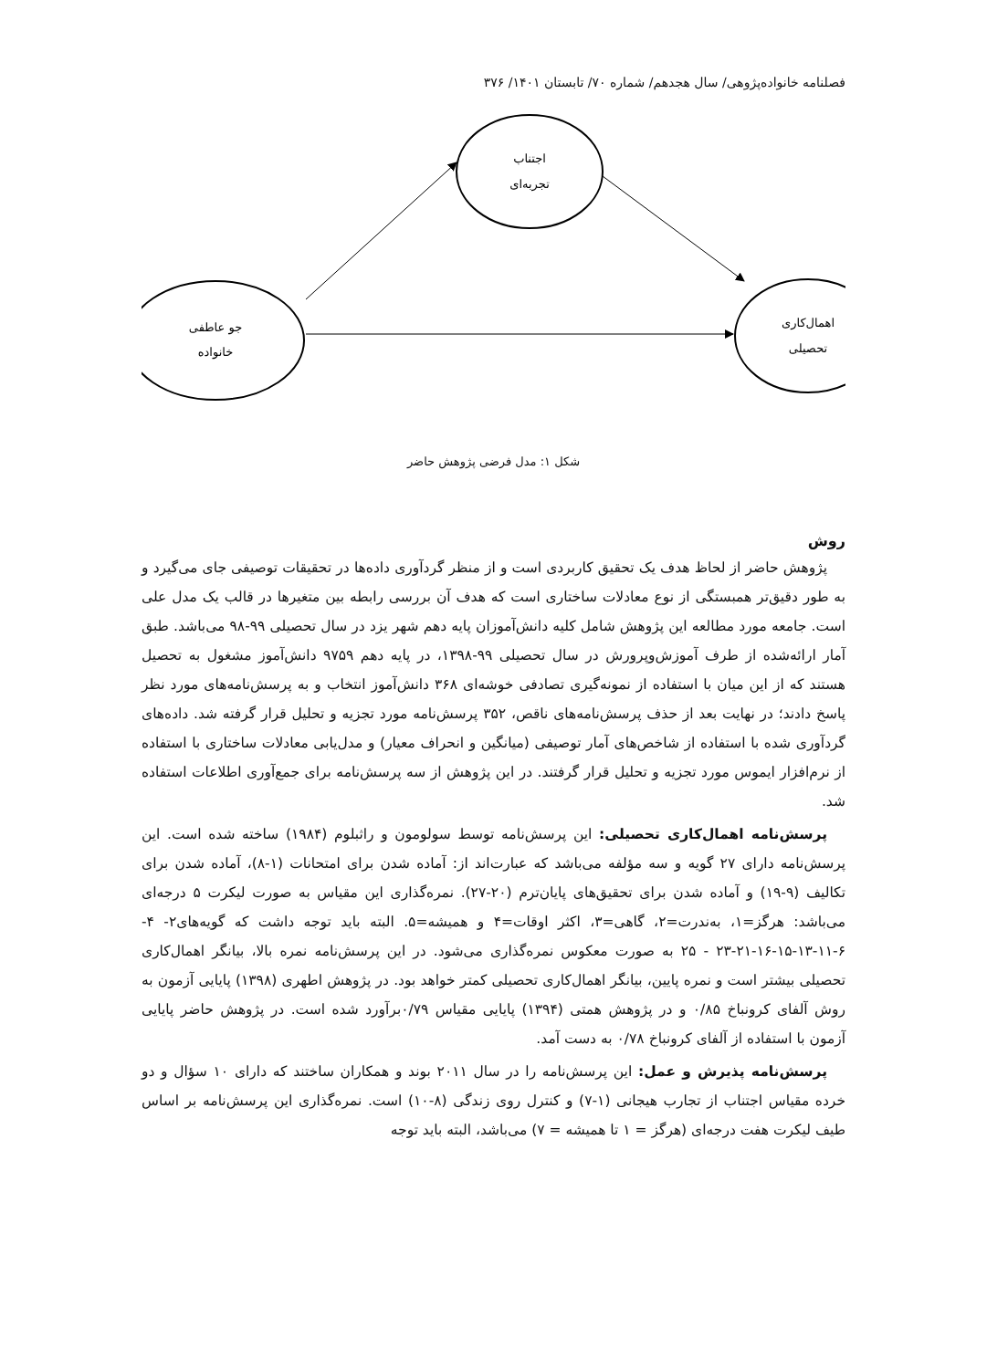فصلنامه خانواده‌پژوهی/ سال هجدهم/ شماره ۷۰/ تابستان ۱۴۰۱/ ۳۷۶
جو عاطفی
خانواده
اجتناب
تجربه‌ای
اهمال‌کاری
تحصیلی
شکل ۱: مدل فرضی پژوهش حاضر
روش
پژوهش حاضر از لحاظ هدف یک تحقیق کاربردی است و از منظر گردآوری داده‌ها در تحقیقات توصیفی جای می‌گیرد و به طور دقیق‌تر همبستگی از نوع معادلات ساختاری است که هدف آن بررسی رابطه بین متغیرها در قالب یک مدل علی است. جامعه مورد مطالعه این پژوهش شامل کلیه دانش‌آموزان پایه دهم شهر یزد در سال تحصیلی ۹۹-۹۸ می‌باشد. طبق آمار ارائه‌شده از طرف آموزش‌وپرورش در سال تحصیلی ۹۹-۱۳۹۸، در پایه دهم ۹۷۵۹ دانش‌آموز مشغول به تحصیل هستند که از این میان با استفاده از نمونه‌گیری تصادفی خوشه‌ای ۳۶۸ دانش‌آموز انتخاب و به پرسش‌نامه‌های مورد نظر پاسخ دادند؛ در نهایت بعد از حذف پرسش‌نامه‌های ناقص، ۳۵۲ پرسش‌نامه مورد تجزیه و تحلیل قرار گرفته شد. داده‌های گردآوری شده با استفاده از شاخص‌های آمار توصیفی (میانگین و انحراف معیار) و مدل‌یابی معادلات ساختاری با استفاده از نرم‌افزار ایموس مورد تجزیه و تحلیل قرار گرفتند. در این پژوهش از سه پرسش‌نامه برای جمع‌آوری اطلاعات استفاده شد.
پرسش‌نامه اهمال‌کاری تحصیلی: این پرسش‌نامه توسط سولومون و راثبلوم (۱۹۸۴) ساخته شده است. این پرسش‌نامه دارای ۲۷ گویه و سه مؤلفه می‌باشد که عبارت‌اند از: آماده شدن برای امتحانات (۱-۸)، آماده شدن برای تکالیف (۹-۱۹) و آماده شدن برای تحقیق‌های پایان‌ترم (۲۰-۲۷). نمره‌گذاری این مقیاس به صورت لیکرت ۵ درجه‌ای می‌باشد: هرگز=۱، به‌ندرت=۲، گاهی=۳، اکثر اوقات=۴ و همیشه=۵. البته باید توجه داشت که گویه‌های۲- ۴- ۶-۱۱-۱۳-۱۵-۱۶-۲۱-۲۳ - ۲۵ به صورت معکوس نمره‌گذاری می‌شود. در این پرسش‌نامه نمره بالا، بیانگر اهمال‌کاری تحصیلی بیشتر است و نمره پایین، بیانگر اهمال‌کاری تحصیلی کمتر خواهد بود. در پژوهش اطهری (۱۳۹۸) پایایی آزمون به روش آلفای کرونباخ ۰/۸۵ و در پژوهش همتی (۱۳۹۴) پایایی مقیاس ۰/۷۹برآورد شده است. در پژوهش حاضر پایایی آزمون با استفاده از آلفای کرونباخ ۰/۷۸ به دست آمد.
پرسش‌نامه پذیرش و عمل: این پرسش‌نامه را در سال ۲۰۱۱ بوند و همکاران ساختند که دارای ۱۰ سؤال و دو خرده مقیاس اجتناب از تجارب هیجانی (۱-۷) و کنترل روی زندگی (۸-۱۰) است. نمره‌گذاری این پرسش‌نامه بر اساس طیف لیکرت هفت درجه‌ای (هرگز = ۱ تا همیشه = ۷) می‌باشد، البته باید توجه